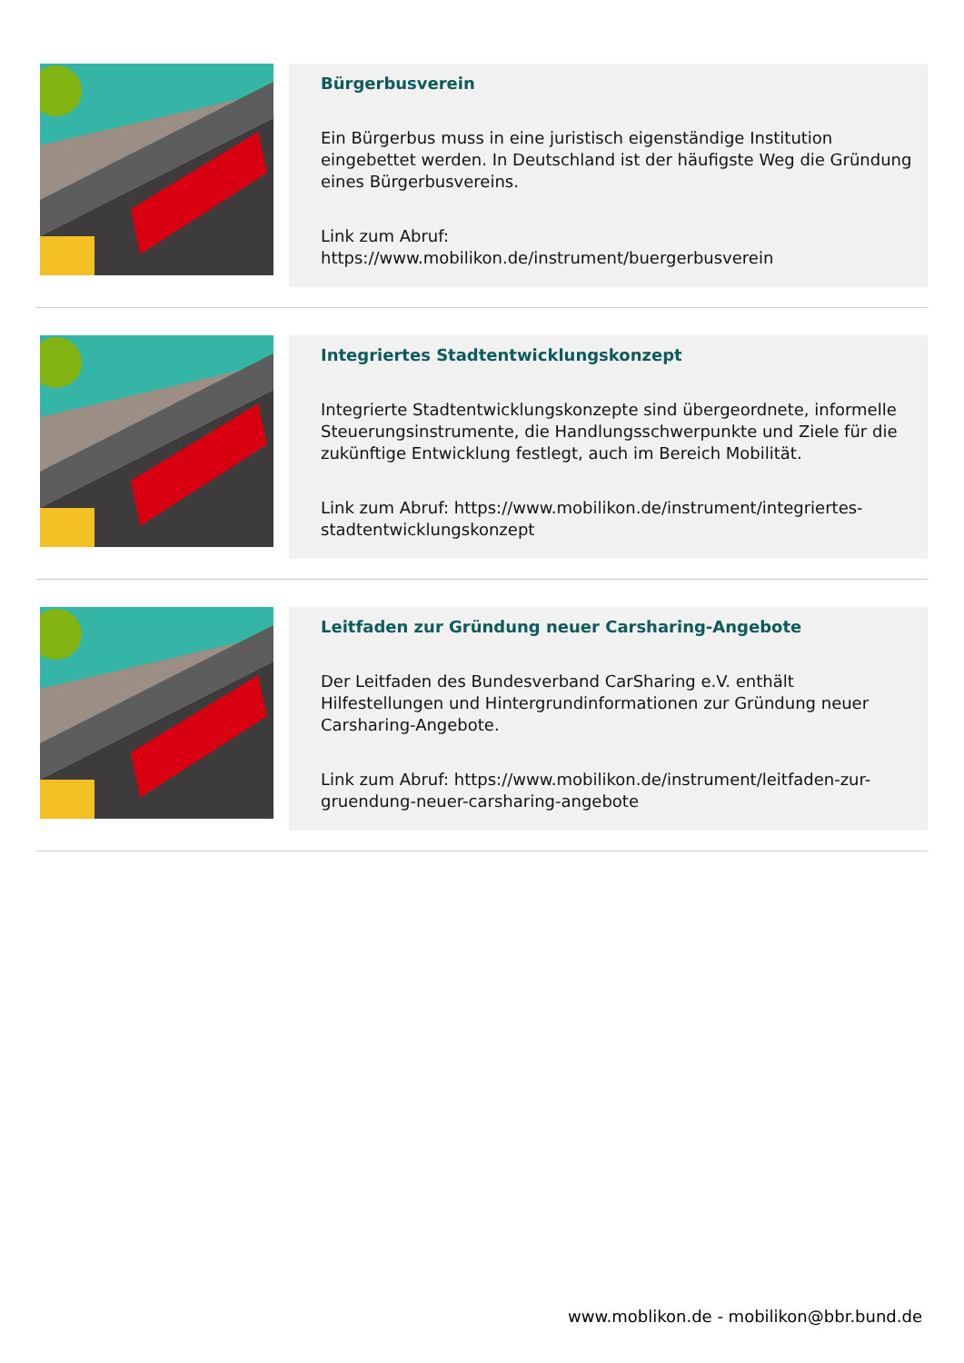Bürgerbusverein
Ein Bürgerbus muss in eine juristisch eigenständige Institution eingebettet werden. In Deutschland ist der häufigste Weg die Gründung eines Bürgerbusvereins.
Link zum Abruf:
https://www.mobilikon.de/instrument/buergerbusverein
Integriertes Stadtentwicklungskonzept
Integrierte Stadtentwicklungskonzepte sind übergeordnete, informelle Steuerungsinstrumente, die Handlungsschwerpunkte und Ziele für die zukünftige Entwicklung festlegt, auch im Bereich Mobilität.
Link zum Abruf: https://www.mobilikon.de/instrument/integriertes-stadtentwicklungskonzept
Leitfaden zur Gründung neuer Carsharing-Angebote
Der Leitfaden des Bundesverband CarSharing e.V. enthält Hilfestellungen und Hintergrundinformationen zur Gründung neuer Carsharing-Angebote.
Link zum Abruf: https://www.mobilikon.de/instrument/leitfaden-zur-gruendung-neuer-carsharing-angebote
www.moblikon.de - mobilikon@bbr.bund.de